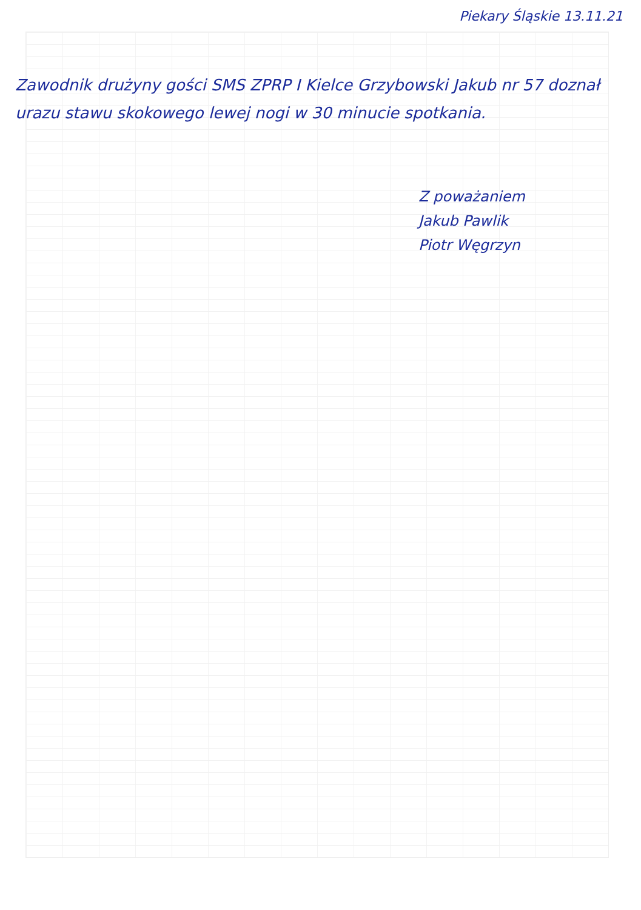Piekary Śląskie 13.11.21
Zawodnik drużyny gości SMS ZPRP I Kielce Grzybowski Jakub nr 57 doznał urazu stawu skokowego lewej nogi w 30 minucie spotkania.
Z poważaniem
Jakub Pawlik
Piotr Węgrzyn